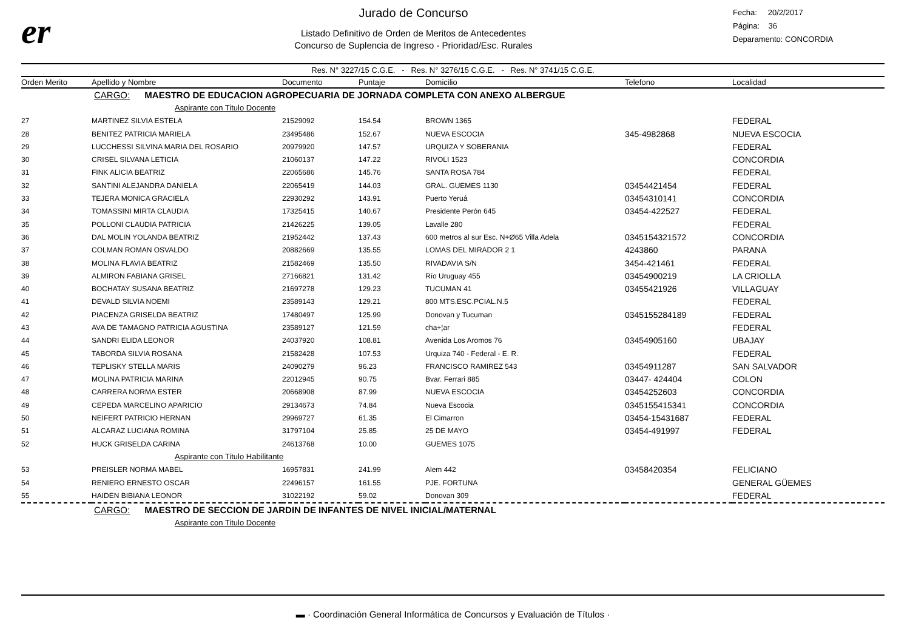er
Jurado de Concurso
Listado Definitivo de Orden de Meritos de Antecedentes
Concurso de Suplencia de Ingreso - Prioridad/Esc. Rurales
Fecha: 20/2/2017
Página: 36
Deparamento: CONCORDIA
Res. N° 3227/15 C.G.E. - Res. N° 3276/15 C.G.E. - Res. N° 3741/15 C.G.E.
| Orden Merito | Apellido y Nombre | Documento | Puntaje | Domicilio | Telefono | Localidad |
| --- | --- | --- | --- | --- | --- | --- |
| CARGO: MAESTRO DE EDUCACION AGROPECUARIA DE JORNADA COMPLETA CON ANEXO ALBERGUE | | | | | | |
| Aspirante con Titulo Docente | | | | | | |
| 27 | MARTINEZ SILVIA ESTELA | 21529092 | 154.54 | BROWN 1365 | | FEDERAL |
| 28 | BENITEZ PATRICIA MARIELA | 23495486 | 152.67 | NUEVA ESCOCIA | 345-4982868 | NUEVA ESCOCIA |
| 29 | LUCCHESSI SILVINA MARIA DEL ROSARIO | 20979920 | 147.57 | URQUIZA Y SOBERANIA | | FEDERAL |
| 30 | CRISEL SILVANA LETICIA | 21060137 | 147.22 | RIVOLI 1523 | | CONCORDIA |
| 31 | FINK ALICIA BEATRIZ | 22065686 | 145.76 | SANTA ROSA 784 | | FEDERAL |
| 32 | SANTINI ALEJANDRA DANIELA | 22065419 | 144.03 | GRAL. GUEMES 1130 | 03454421454 | FEDERAL |
| 33 | TEJERA MONICA GRACIELA | 22930292 | 143.91 | Puerto Yeruá | 03454310141 | CONCORDIA |
| 34 | TOMASSINI MIRTA CLAUDIA | 17325415 | 140.67 | Presidente Perón 645 | 03454-422527 | FEDERAL |
| 35 | POLLONI CLAUDIA PATRICIA | 21426225 | 139.05 | Lavalle 280 | | FEDERAL |
| 36 | DAL MOLIN YOLANDA BEATRIZ | 21952442 | 137.43 | 600 metros al sur Esc. N+Ø65 Villa Adela | 0345154321572 | CONCORDIA |
| 37 | COLMAN ROMAN OSVALDO | 20882669 | 135.55 | LOMAS DEL MIRADOR 2 1 | 4243860 | PARANA |
| 38 | MOLINA FLAVIA BEATRIZ | 21582469 | 135.50 | RIVADAVIA S/N | 3454-421461 | FEDERAL |
| 39 | ALMIRON FABIANA GRISEL | 27166821 | 131.42 | Río Uruguay 455 | 03454900219 | LA CRIOLLA |
| 40 | BOCHATAY SUSANA BEATRIZ | 21697278 | 129.23 | TUCUMAN 41 | 03455421926 | VILLAGUAY |
| 41 | DEVALD SILVIA NOEMI | 23589143 | 129.21 | 800 MTS.ESC.PCIAL.N.5 | | FEDERAL |
| 42 | PIACENZA GRISELDA BEATRIZ | 17480497 | 125.99 | Donovan y Tucuman | 0345155284189 | FEDERAL |
| 43 | AVA DE TAMAGNO PATRICIA AGUSTINA | 23589127 | 121.59 | cha+¦ar | | FEDERAL |
| 44 | SANDRI ELIDA LEONOR | 24037920 | 108.81 | Avenida Los Aromos 76 | 03454905160 | UBAJAY |
| 45 | TABORDA SILVIA ROSANA | 21582428 | 107.53 | Urquiza 740 - Federal - E. R. | | FEDERAL |
| 46 | TEPLISKY STELLA MARIS | 24090279 | 96.23 | FRANCISCO RAMIREZ 543 | 03454911287 | SAN SALVADOR |
| 47 | MOLINA PATRICIA MARINA | 22012945 | 90.75 | Bvar. Ferrari 885 | 03447- 424404 | COLON |
| 48 | CARRERA NORMA ESTER | 20668908 | 87.99 | NUEVA ESCOCIA | 03454252603 | CONCORDIA |
| 49 | CEPEDA MARCELINO APARICIO | 29134673 | 74.84 | Nueva Escocia | 0345155415341 | CONCORDIA |
| 50 | NEIFERT PATRICIO HERNAN | 29969727 | 61.35 | El Cimarron | 03454-15431687 | FEDERAL |
| 51 | ALCARAZ LUCIANA ROMINA | 31797104 | 25.85 | 25 DE MAYO | 03454-491997 | FEDERAL |
| 52 | HUCK GRISELDA CARINA | 24613768 | 10.00 | GUEMES 1075 | | |
| Aspirante con Titulo Habilitante | | | | | | |
| 53 | PREISLER NORMA MABEL | 16957831 | 241.99 | Alem 442 | 03458420354 | FELICIANO |
| 54 | RENIERO ERNESTO OSCAR | 22496157 | 161.55 | PJE. FORTUNA | | GENERAL GÜEMES |
| 55 | HAIDEN BIBIANA LEONOR | 31022192 | 59.02 | Donovan 309 | | FEDERAL |
| CARGO: MAESTRO DE SECCION DE JARDIN DE INFANTES DE NIVEL INICIAL/MATERNAL | | | | | | |
| Aspirante con Titulo Docente | | | | | | |
▬ · Coordinación General Informática de Concursos y Evaluación de Títulos ·